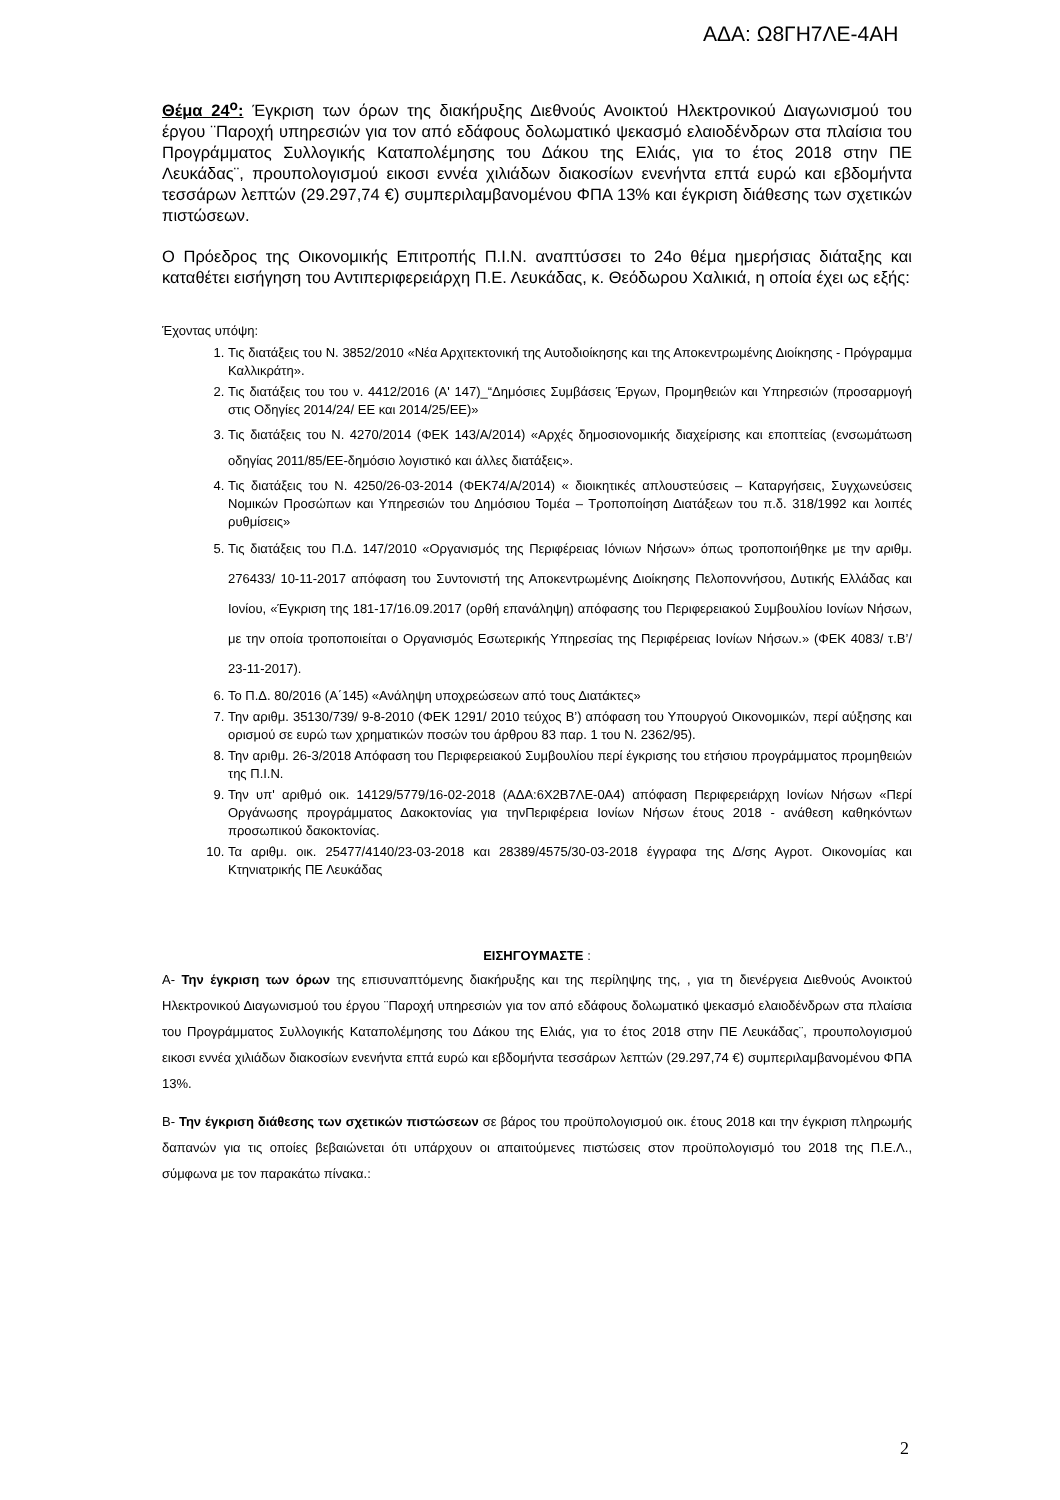ΑΔΑ: Ω8ΓΗ7ΛΕ-4ΑΗ
Θέμα 24<sup>ο</sup>: Έγκριση των όρων της διακήρυξης Διεθνούς Ανοικτού Ηλεκτρονικού Διαγωνισμού του έργου ¨Παροχή υπηρεσιών για τον από εδάφους δολωματικό ψεκασμό ελαιοδένδρων στα πλαίσια του Προγράμματος Συλλογικής Καταπολέμησης του Δάκου της Ελιάς, για το έτος 2018 στην ΠΕ Λευκάδας¨, προυπολογισμού εικοσι εννέα χιλιάδων διακοσίων ενενήντα επτά ευρώ και εβδομήντα τεσσάρων λεπτών (29.297,74 €) συμπεριλαμβανομένου ΦΠΑ 13% και έγκριση διάθεσης των σχετικών πιστώσεων.
Ο Πρόεδρος της Οικονομικής Επιτροπής Π.Ι.Ν. αναπτύσσει το 24ο θέμα ημερήσιας διάταξης και καταθέτει εισήγηση του Αντιπεριφερειάρχη Π.Ε. Λευκάδας, κ. Θεόδωρου Χαλικιά, η οποία έχει ως εξής:
Έχοντας υπόψη:
1. Τις διατάξεις του Ν. 3852/2010 «Νέα Αρχιτεκτονική της Αυτοδιοίκησης και της Αποκεντρωμένης Διοίκησης - Πρόγραμμα Καλλικράτη».
2. Τις διατάξεις του του ν. 4412/2016 (Α' 147)_“Δημόσιες Συμβάσεις Έργων, Προμηθειών και Υπηρεσιών (προσαρμογή στις Οδηγίες 2014/24/ ΕΕ και 2014/25/ΕΕ)»
3. Τις διατάξεις του Ν. 4270/2014 (ΦΕΚ 143/Α/2014) «Αρχές δημοσιονομικής διαχείρισης και εποπτείας (ενσωμάτωση οδηγίας 2011/85/ΕΕ-δημόσιο λογιστικό και άλλες διατάξεις».
4. Τις διατάξεις του Ν. 4250/26-03-2014 (ΦΕΚ74/Α/2014) « διοικητικές απλουστεύσεις – Καταργήσεις, Συγχωνεύσεις Νομικών Προσώπων και Υπηρεσιών του Δημόσιου Τομέα – Τροποποίηση Διατάξεων του π.δ. 318/1992 και λοιπές ρυθμίσεις»
5. Τις διατάξεις του Π.Δ. 147/2010 «Οργανισμός της Περιφέρειας Ιόνιων Νήσων» όπως τροποποιήθηκε με την αριθμ. 276433/ 10-11-2017 απόφαση του Συντονιστή της Αποκεντρωμένης Διοίκησης Πελοποννήσου, Δυτικής Ελλάδας και Ιονίου, «Έγκριση της 181-17/16.09.2017 (ορθή επανάληψη) απόφασης του Περιφερειακού Συμβουλίου Ιονίων Νήσων, με την οποία τροποποιείται ο Οργανισμός Εσωτερικής Υπηρεσίας της Περιφέρειας Ιονίων Νήσων.» (ΦΕΚ 4083/ τ.Β’/ 23-11-2017).
6. Το Π.Δ. 80/2016 (Α΄145) «Ανάληψη υποχρεώσεων από τους Διατάκτες»
7. Την αριθμ. 35130/739/ 9-8-2010 (ΦΕΚ 1291/ 2010 τεύχος Β’) απόφαση του Υπουργού Οικονομικών, περί αύξησης και ορισμού σε ευρώ των χρηματικών ποσών του άρθρου 83 παρ. 1 του Ν. 2362/95).
8. Την αριθμ. 26-3/2018 Απόφαση του Περιφερειακού Συμβουλίου περί έγκρισης του ετήσιου προγράμματος προμηθειών της Π.Ι.Ν.
9. Την υπ' αριθμό οικ. 14129/5779/16-02-2018 (ΑΔΑ:6Χ2Β7ΛΕ-0Α4) απόφαση Περιφερειάρχη Ιονίων Νήσων «Περί Οργάνωσης προγράμματος Δακοκτονίας για τηνΠεριφέρεια Ιονίων Νήσων έτους 2018 - ανάθεση καθηκόντων προσωπικού δακοκτονίας.
10. Τα αριθμ. οικ. 25477/4140/23-03-2018 και 28389/4575/30-03-2018 έγγραφα της Δ/σης Αγροτ. Οικονομίας και Κτηνιατρικής ΠΕ Λευκάδας
ΕΙΣΗΓΟΥΜΑΣΤΕ :
Α- Την έγκριση των όρων της επισυναπτόμενης διακήρυξης και της περίληψης της, , για τη διενέργεια Διεθνούς Ανοικτού Ηλεκτρονικού Διαγωνισμού του έργου ¨Παροχή υπηρεσιών για τον από εδάφους δολωματικό ψεκασμό ελαιοδένδρων στα πλαίσια του Προγράμματος Συλλογικής Καταπολέμησης του Δάκου της Ελιάς, για το έτος 2018 στην ΠΕ Λευκάδας¨, προυπολογισμού εικοσι εννέα χιλιάδων διακοσίων ενενήντα επτά ευρώ και εβδομήντα τεσσάρων λεπτών (29.297,74 €) συμπεριλαμβανομένου ΦΠΑ 13%.
Β- Την έγκριση διάθεσης των σχετικών πιστώσεων σε βάρος του προϋπολογισμού οικ. έτους 2018 και την έγκριση πληρωμής δαπανών για τις οποίες βεβαιώνεται ότι υπάρχουν οι απαιτούμενες πιστώσεις στον προϋπολογισμό του 2018 της Π.Ε.Λ., σύμφωνα με τον παρακάτω πίνακα.:
2